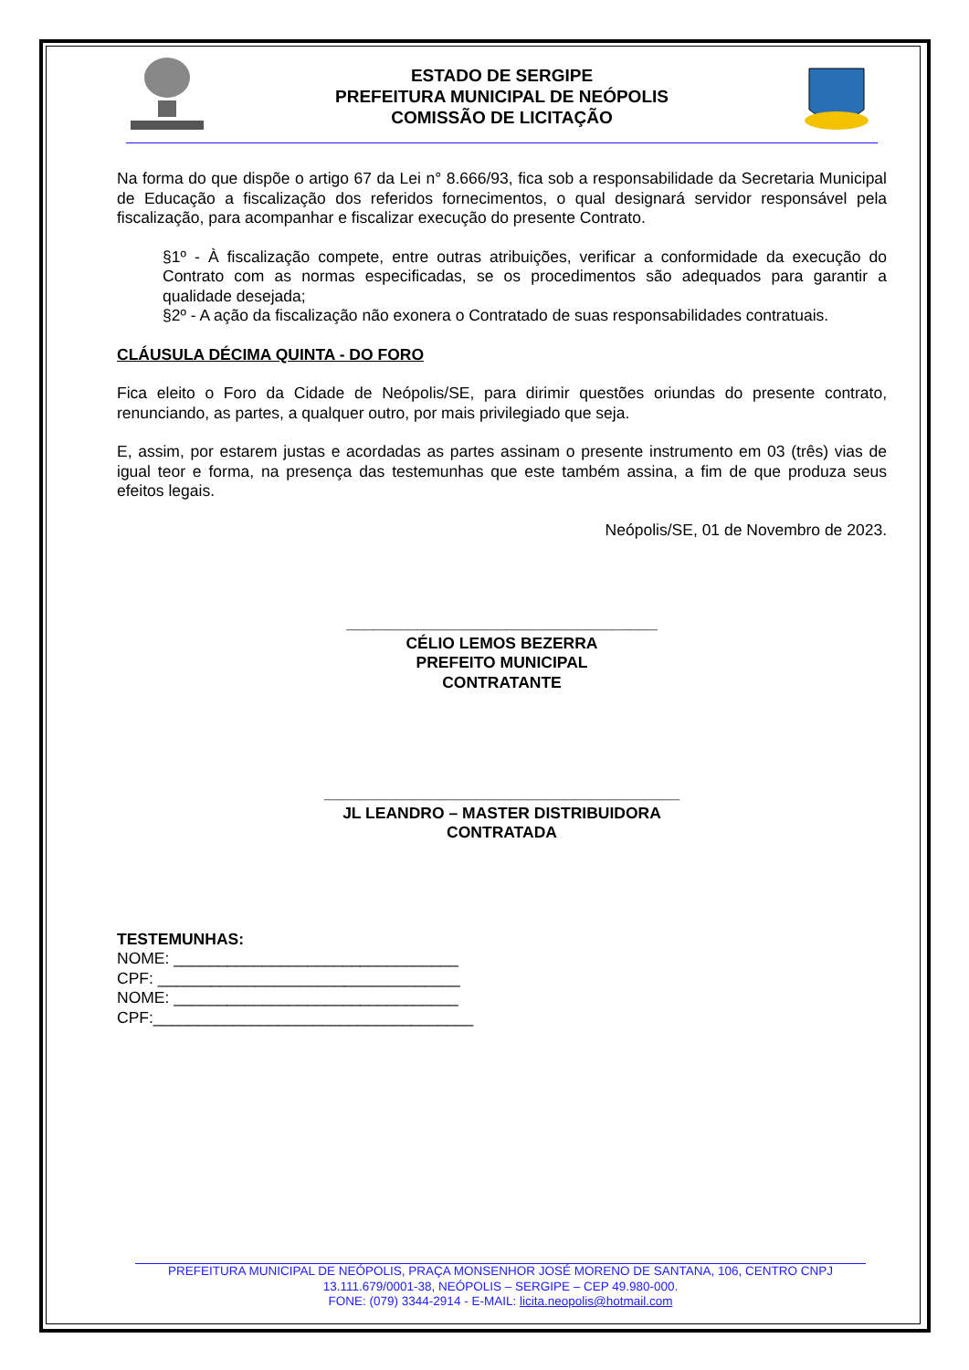ESTADO DE SERGIPE
PREFEITURA MUNICIPAL DE NEÓPOLIS
COMISSÃO DE LICITAÇÃO
Na forma do que dispõe o artigo 67 da Lei n° 8.666/93, fica sob a responsabilidade da Secretaria Municipal de Educação a fiscalização dos referidos fornecimentos, o qual designará servidor responsável pela fiscalização, para acompanhar e fiscalizar execução do presente Contrato.
§1º - À fiscalização compete, entre outras atribuições, verificar a conformidade da execução do Contrato com as normas especificadas, se os procedimentos são adequados para garantir a qualidade desejada;
§2º - A ação da fiscalização não exonera o Contratado de suas responsabilidades contratuais.
CLÁUSULA DÉCIMA QUINTA - DO FORO
Fica eleito o Foro da Cidade de Neópolis/SE, para dirimir questões oriundas do presente contrato, renunciando, as partes, a qualquer outro, por mais privilegiado que seja.
E, assim, por estarem justas e acordadas as partes assinam o presente instrumento em 03 (três) vias de igual teor e forma, na presença das testemunhas que este também assina, a fim de que produza seus efeitos legais.
Neópolis/SE, 01 de Novembro de 2023.
___________________________________
CÉLIO LEMOS BEZERRA
PREFEITO MUNICIPAL
CONTRATANTE
________________________________________
JL LEANDRO – MASTER DISTRIBUIDORA
CONTRATADA
TESTEMUNHAS:
NOME: ________________________________
CPF: __________________________________
NOME: ________________________________
CPF:____________________________________
PREFEITURA MUNICIPAL DE NEÓPOLIS, PRAÇA MONSENHOR JOSÉ MORENO DE SANTANA, 106, CENTRO CNPJ
13.111.679/0001-38, NEÓPOLIS – SERGIPE – CEP 49.980-000.
FONE: (079) 3344-2914 - E-MAIL: licita.neopolis@hotmail.com